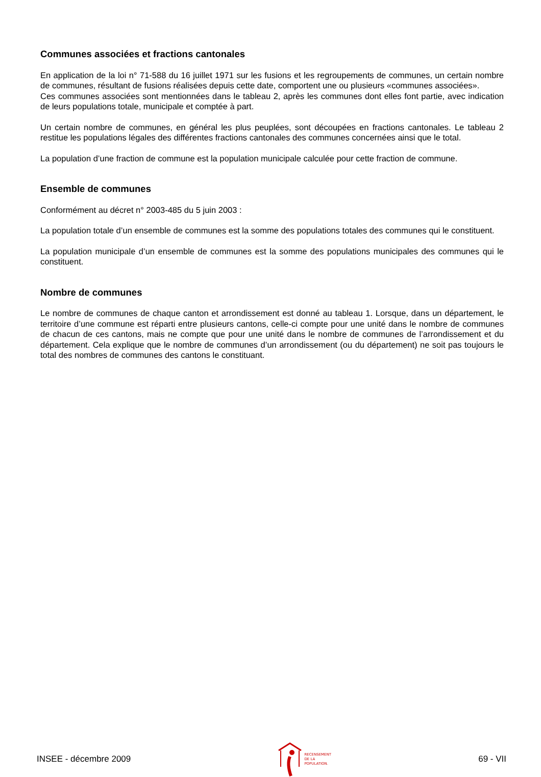Communes associées et fractions cantonales
En application de la loi n° 71-588 du 16 juillet 1971 sur les fusions et les regroupements de communes, un certain nombre de communes, résultant de fusions réalisées depuis cette date, comportent une ou plusieurs «communes associées».
Ces communes associées sont mentionnées dans le tableau 2, après les communes dont elles font partie, avec indication de leurs populations totale, municipale et comptée à part.
Un certain nombre de communes, en général les plus peuplées, sont découpées en fractions cantonales. Le tableau 2 restitue les populations légales des différentes fractions cantonales des communes concernées ainsi que le total.
La population d’une fraction de commune est la population municipale calculée pour cette fraction de commune.
Ensemble de communes
Conformément au décret n° 2003-485 du 5 juin 2003 :
La population totale d’un ensemble de communes est la somme des populations totales des communes qui le constituent.
La population municipale d’un ensemble de communes est la somme des populations municipales des communes qui le constituent.
Nombre de communes
Le nombre de communes de chaque canton et arrondissement est donné au tableau 1. Lorsque, dans un département, le territoire d’une commune est réparti entre plusieurs cantons, celle-ci compte pour une unité dans le nombre de communes de chacun de ces cantons, mais ne compte que pour une unité dans le nombre de communes de l’arrondissement et du département. Cela explique que le nombre de communes d’un arrondissement (ou du département) ne soit pas toujours le total des nombres de communes des cantons le constituant.
INSEE - décembre 2009 RECENSEMENT
DE LA
POPULATION. 69 - VII